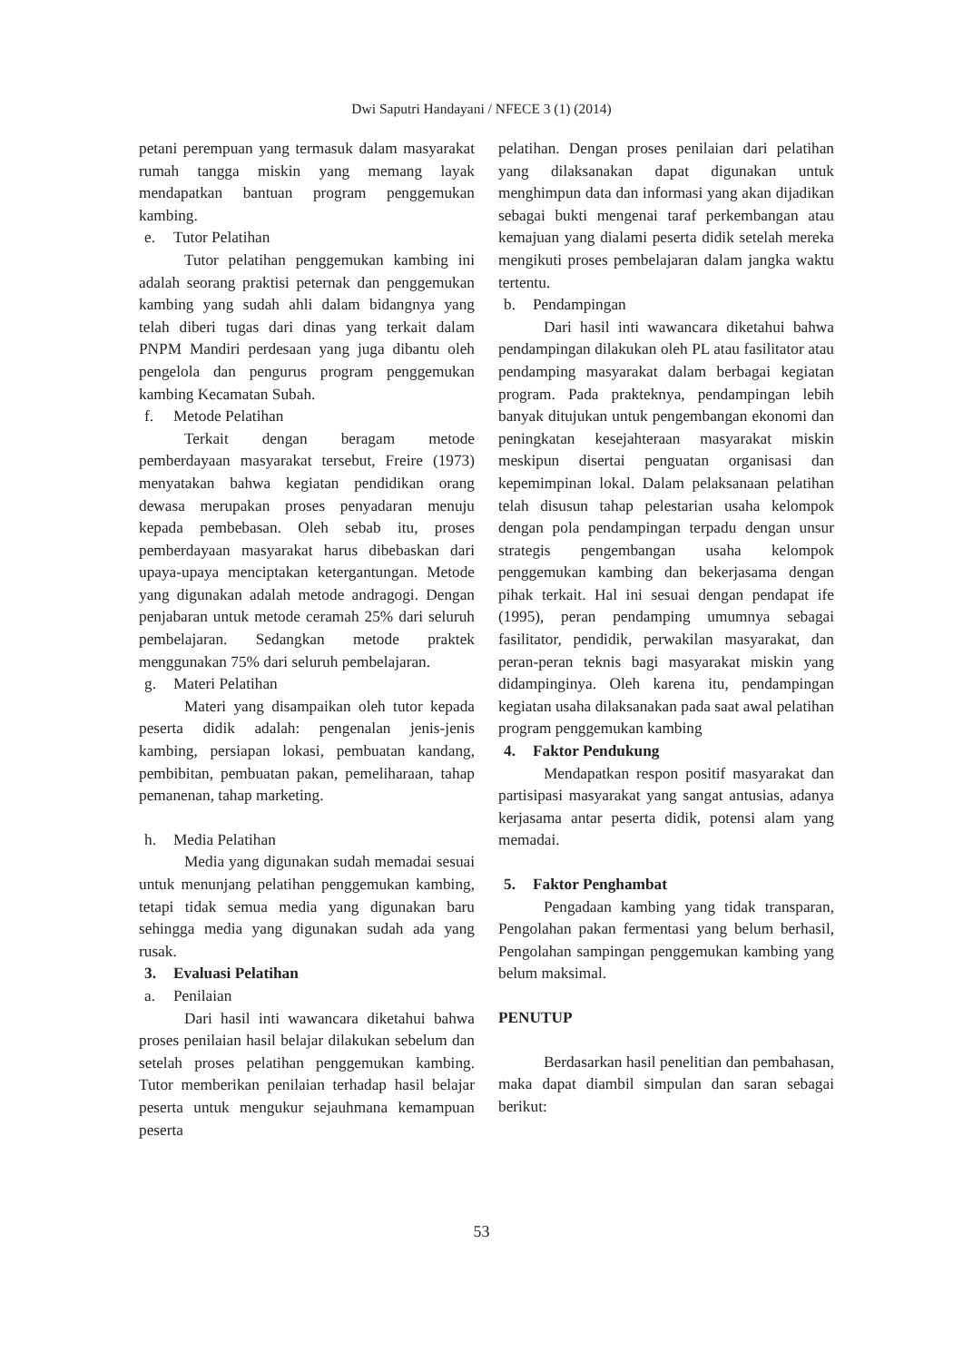Dwi Saputri Handayani / NFECE 3 (1) (2014)
petani perempuan yang termasuk dalam masyarakat rumah tangga miskin yang memang layak mendapatkan bantuan program penggemukan kambing.
e. Tutor Pelatihan
Tutor pelatihan penggemukan kambing ini adalah seorang praktisi peternak dan penggemukan kambing yang sudah ahli dalam bidangnya yang telah diberi tugas dari dinas yang terkait dalam PNPM Mandiri perdesaan yang juga dibantu oleh pengelola dan pengurus program penggemukan kambing Kecamatan Subah.
f. Metode Pelatihan
Terkait dengan beragam metode pemberdayaan masyarakat tersebut, Freire (1973) menyatakan bahwa kegiatan pendidikan orang dewasa merupakan proses penyadaran menuju kepada pembebasan. Oleh sebab itu, proses pemberdayaan masyarakat harus dibebaskan dari upaya-upaya menciptakan ketergantungan. Metode yang digunakan adalah metode andragogi. Dengan penjabaran untuk metode ceramah 25% dari seluruh pembelajaran. Sedangkan metode praktek menggunakan 75% dari seluruh pembelajaran.
g. Materi Pelatihan
Materi yang disampaikan oleh tutor kepada peserta didik adalah: pengenalan jenis-jenis kambing, persiapan lokasi, pembuatan kandang, pembibitan, pembuatan pakan, pemeliharaan, tahap pemanenan, tahap marketing.
h. Media Pelatihan
Media yang digunakan sudah memadai sesuai untuk menunjang pelatihan penggemukan kambing, tetapi tidak semua media yang digunakan baru sehingga media yang digunakan sudah ada yang rusak.
3. Evaluasi Pelatihan
a. Penilaian
Dari hasil inti wawancara diketahui bahwa proses penilaian hasil belajar dilakukan sebelum dan setelah proses pelatihan penggemukan kambing. Tutor memberikan penilaian terhadap hasil belajar peserta untuk mengukur sejauhmana kemampuan peserta
pelatihan. Dengan proses penilaian dari pelatihan yang dilaksanakan dapat digunakan untuk menghimpun data dan informasi yang akan dijadikan sebagai bukti mengenai taraf perkembangan atau kemajuan yang dialami peserta didik setelah mereka mengikuti proses pembelajaran dalam jangka waktu tertentu.
b. Pendampingan
Dari hasil inti wawancara diketahui bahwa pendampingan dilakukan oleh PL atau fasilitator atau pendamping masyarakat dalam berbagai kegiatan program. Pada prakteknya, pendampingan lebih banyak ditujukan untuk pengembangan ekonomi dan peningkatan kesejahteraan masyarakat miskin meskipun disertai penguatan organisasi dan kepemimpinan lokal. Dalam pelaksanaan pelatihan telah disusun tahap pelestarian usaha kelompok dengan pola pendampingan terpadu dengan unsur strategis pengembangan usaha kelompok penggemukan kambing dan bekerjasama dengan pihak terkait. Hal ini sesuai dengan pendapat ife (1995), peran pendamping umumnya sebagai fasilitator, pendidik, perwakilan masyarakat, dan peran-peran teknis bagi masyarakat miskin yang didampinginya. Oleh karena itu, pendampingan kegiatan usaha dilaksanakan pada saat awal pelatihan program penggemukan kambing
4. Faktor Pendukung
Mendapatkan respon positif masyarakat dan partisipasi masyarakat yang sangat antusias, adanya kerjasama antar peserta didik, potensi alam yang memadai.
5. Faktor Penghambat
Pengadaan kambing yang tidak transparan, Pengolahan pakan fermentasi yang belum berhasil, Pengolahan sampingan penggemukan kambing yang belum maksimal.
PENUTUP
Berdasarkan hasil penelitian dan pembahasan, maka dapat diambil simpulan dan saran sebagai berikut:
53